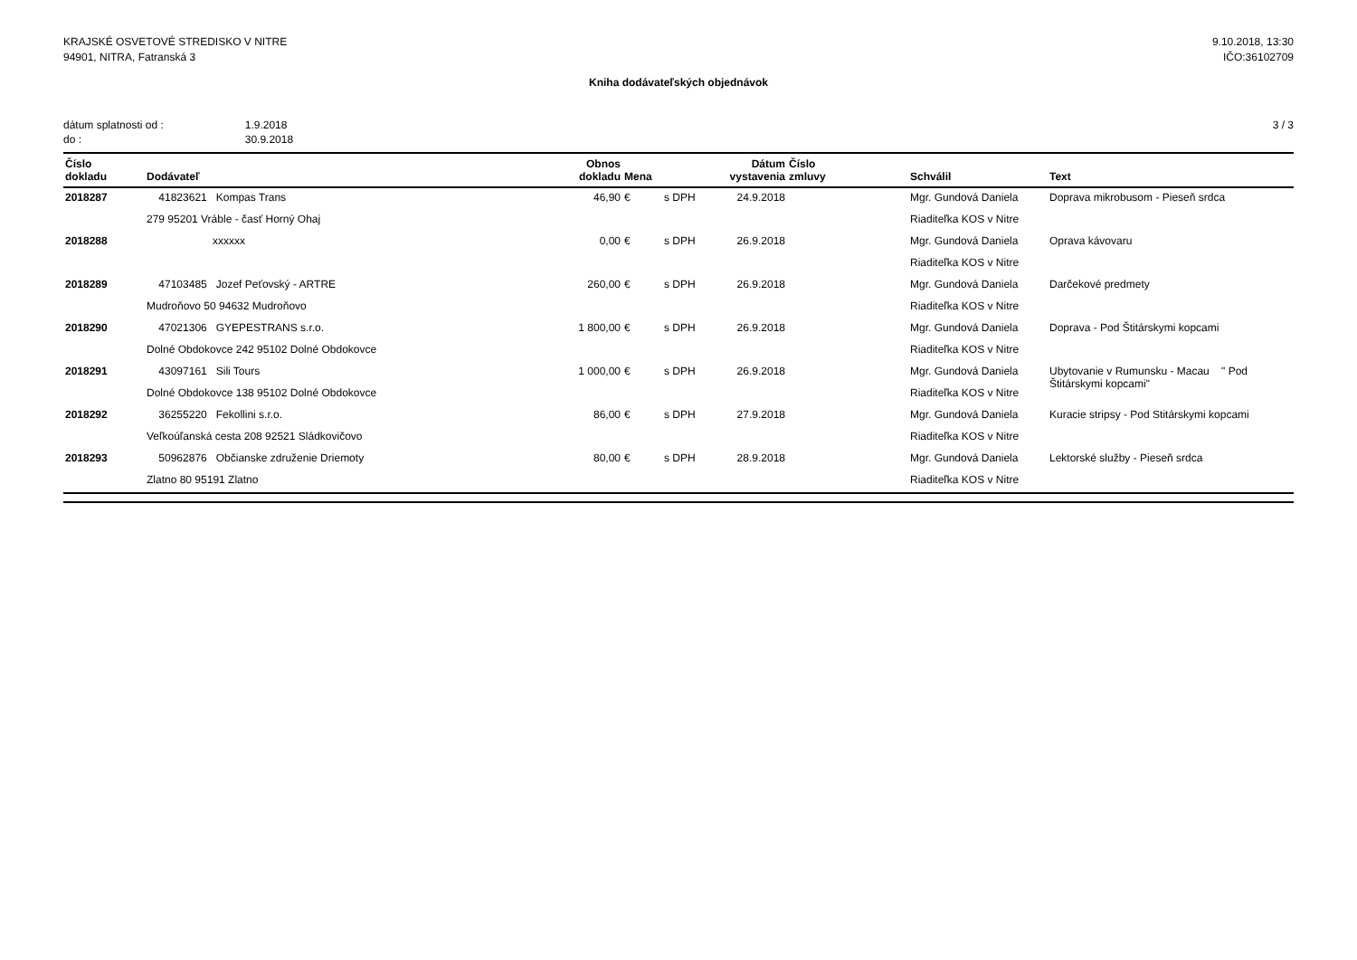KRAJSKÉ OSVETOVÉ STREDISKO V NITRE
94901, NITRA, Fatranská 3
9.10.2018, 13:30
IČO:36102709
Kniha dodávateľských objednávok
| dátum splatnosti od : | 1.9.2018 |
| do : | 30.9.2018 |
3 / 3
| Číslo dokladu | Dodávateľ | Obnos dokladu | Mena | | Dátum vystavenia | Číslo zmluvy | Schválil | Text |
| --- | --- | --- | --- | --- | --- | --- | --- | --- |
| 2018287 | 41823621 Kompas Trans | 46,90 | € | s DPH | 24.9.2018 | | Mgr. Gundová Daniela | Doprava mikrobusom - Pieseň srdca |
| | 279 95201 Vráble - časť Horný Ohaj | | | | | | Riaditeľka KOS v Nitre | |
| 2018288 | xxxxxx | 0,00 | € | s DPH | 26.9.2018 | | Mgr. Gundová Daniela | Oprava kávovaru |
| | | | | | | | Riaditeľka KOS v Nitre | |
| 2018289 | 47103485 Jozef Peťovský - ARTRE | 260,00 | € | s DPH | 26.9.2018 | | Mgr. Gundová Daniela | Darčekové predmety |
| | Mudroňovo 50 94632 Mudroňovo | | | | | | Riaditeľka KOS v Nitre | |
| 2018290 | 47021306 GYEPESTRANS s.r.o. | 1 800,00 | € | s DPH | 26.9.2018 | | Mgr. Gundová Daniela | Doprava - Pod Štitárskymi kopcami |
| | Dolné Obdokovce 242 95102 Dolné Obdokovce | | | | | | Riaditeľka KOS v Nitre | |
| 2018291 | 43097161 Sili Tours | 1 000,00 | € | s DPH | 26.9.2018 | | Mgr. Gundová Daniela | Ubytovanie v Rumunsku - Macau " Pod Štitárskymi kopcami" |
| | Dolné Obdokovce 138 95102 Dolné Obdokovce | | | | | | Riaditeľka KOS v Nitre | |
| 2018292 | 36255220 Fekollini s.r.o. | 86,00 | € | s DPH | 27.9.2018 | | Mgr. Gundová Daniela | Kuracie stripsy - Pod Stitárskymi kopcami |
| | Veľkoúľanská cesta 208 92521 Sládkovičovo | | | | | | Riaditeľka KOS v Nitre | |
| 2018293 | 50962876 Občianske združenie Driemoty | 80,00 | € | s DPH | 28.9.2018 | | Mgr. Gundová Daniela | Lektorské služby - Pieseň srdca |
| | Zlatno 80 95191 Zlatno | | | | | | Riaditeľka KOS v Nitre | |